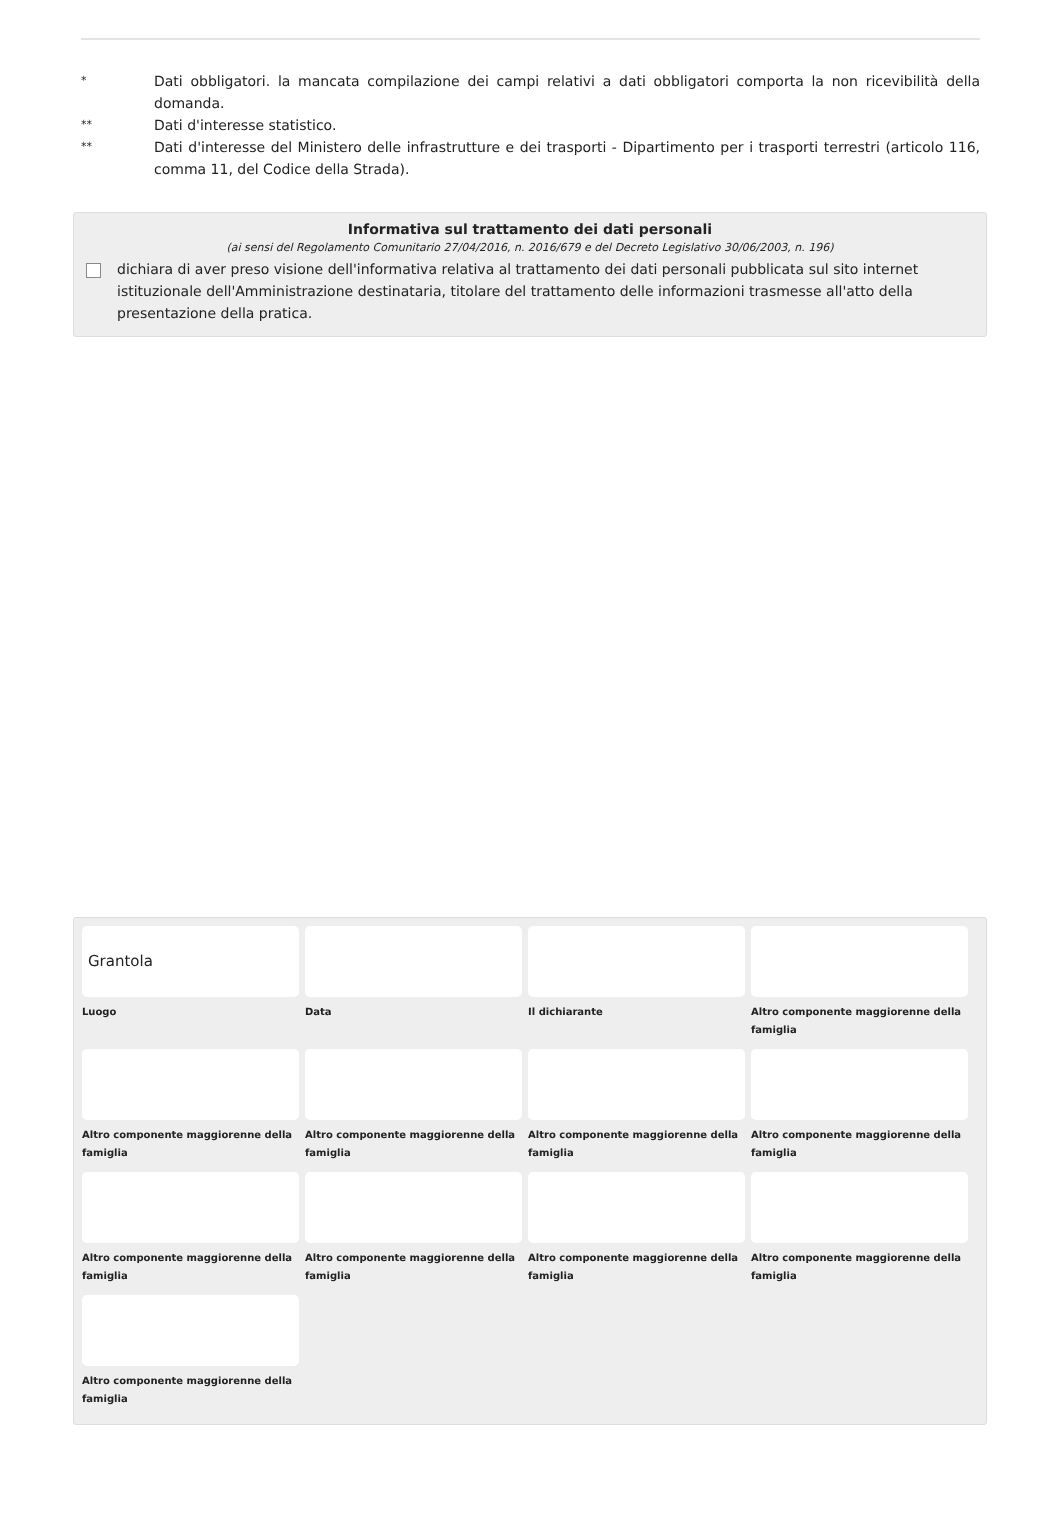* Dati obbligatori. la mancata compilazione dei campi relativi a dati obbligatori comporta la non ricevibilità della domanda.
** Dati d'interesse statistico.
** Dati d'interesse del Ministero delle infrastrutture e dei trasporti - Dipartimento per i trasporti terrestri (articolo 116, comma 11, del Codice della Strada).
Informativa sul trattamento dei dati personali
(ai sensi del Regolamento Comunitario 27/04/2016, n. 2016/679 e del Decreto Legislativo 30/06/2003, n. 196)
dichiara di aver preso visione dell'informativa relativa al trattamento dei dati personali pubblicata sul sito internet istituzionale dell'Amministrazione destinataria, titolare del trattamento delle informazioni trasmesse all'atto della presentazione della pratica.
Grantola
Luogo
Data
Il dichiarante
Altro componente maggiorenne della famiglia
Altro componente maggiorenne della famiglia
Altro componente maggiorenne della famiglia
Altro componente maggiorenne della famiglia
Altro componente maggiorenne della famiglia
Altro componente maggiorenne della famiglia
Altro componente maggiorenne della famiglia
Altro componente maggiorenne della famiglia
Altro componente maggiorenne della famiglia
Altro componente maggiorenne della famiglia